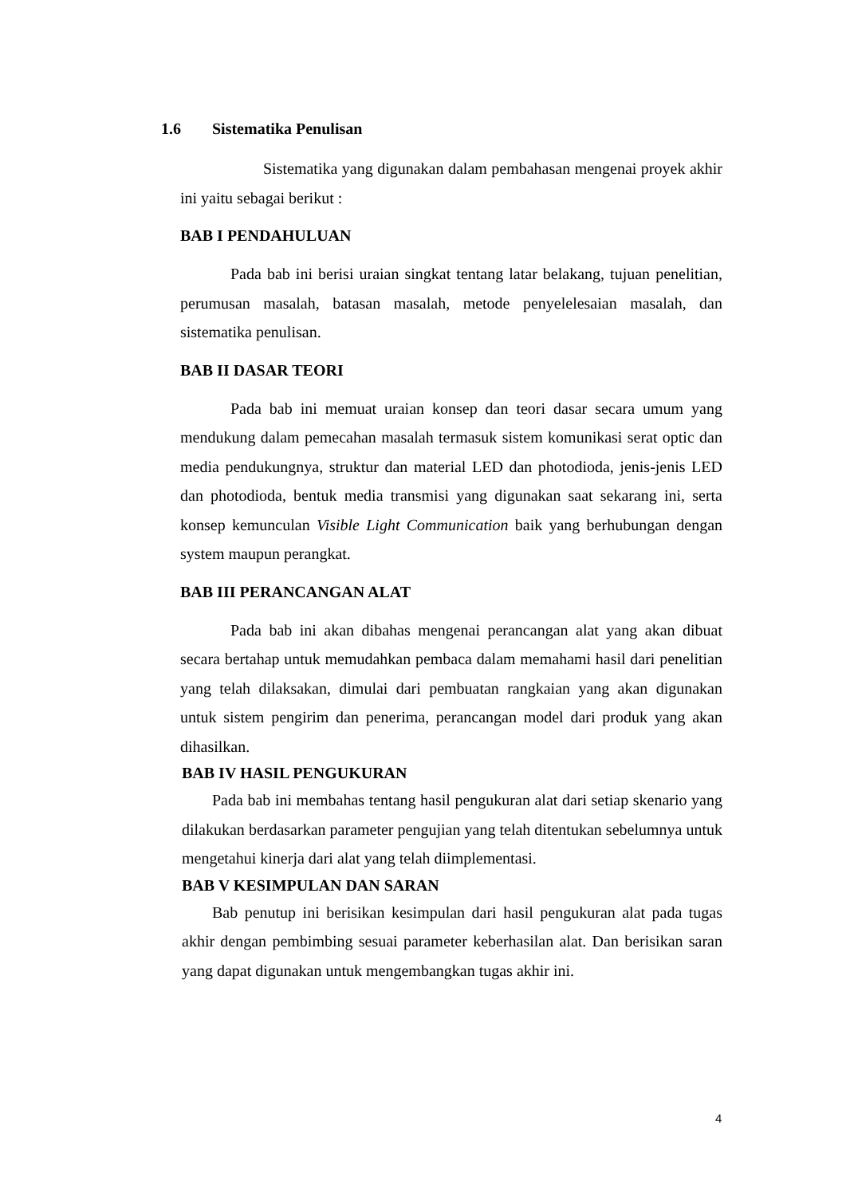1.6 Sistematika Penulisan
Sistematika yang digunakan dalam pembahasan mengenai proyek akhir ini yaitu sebagai berikut :
BAB I PENDAHULUAN
Pada bab ini berisi uraian singkat tentang latar belakang, tujuan penelitian, perumusan masalah, batasan masalah, metode penyelelesaian masalah, dan sistematika penulisan.
BAB II DASAR TEORI
Pada bab ini memuat uraian konsep dan teori dasar secara umum yang mendukung dalam pemecahan masalah termasuk sistem komunikasi serat optic dan media pendukungnya, struktur dan material LED dan photodioda, jenis-jenis LED dan photodioda, bentuk media transmisi yang digunakan saat sekarang ini, serta konsep kemunculan Visible Light Communication baik yang berhubungan dengan system maupun perangkat.
BAB III PERANCANGAN ALAT
Pada bab ini akan dibahas mengenai perancangan alat yang akan dibuat secara bertahap untuk memudahkan pembaca dalam memahami hasil dari penelitian yang telah dilaksakan, dimulai dari pembuatan rangkaian yang akan digunakan untuk sistem pengirim dan penerima, perancangan model dari produk yang akan dihasilkan.
BAB IV HASIL PENGUKURAN
Pada bab ini membahas tentang hasil pengukuran alat dari setiap skenario yang dilakukan berdasarkan parameter pengujian yang telah ditentukan sebelumnya untuk mengetahui kinerja dari alat yang telah diimplementasi.
BAB V KESIMPULAN DAN SARAN
Bab penutup ini berisikan kesimpulan dari hasil pengukuran alat pada tugas akhir dengan pembimbing sesuai parameter keberhasilan alat. Dan berisikan saran yang dapat digunakan untuk mengembangkan tugas akhir ini.
4